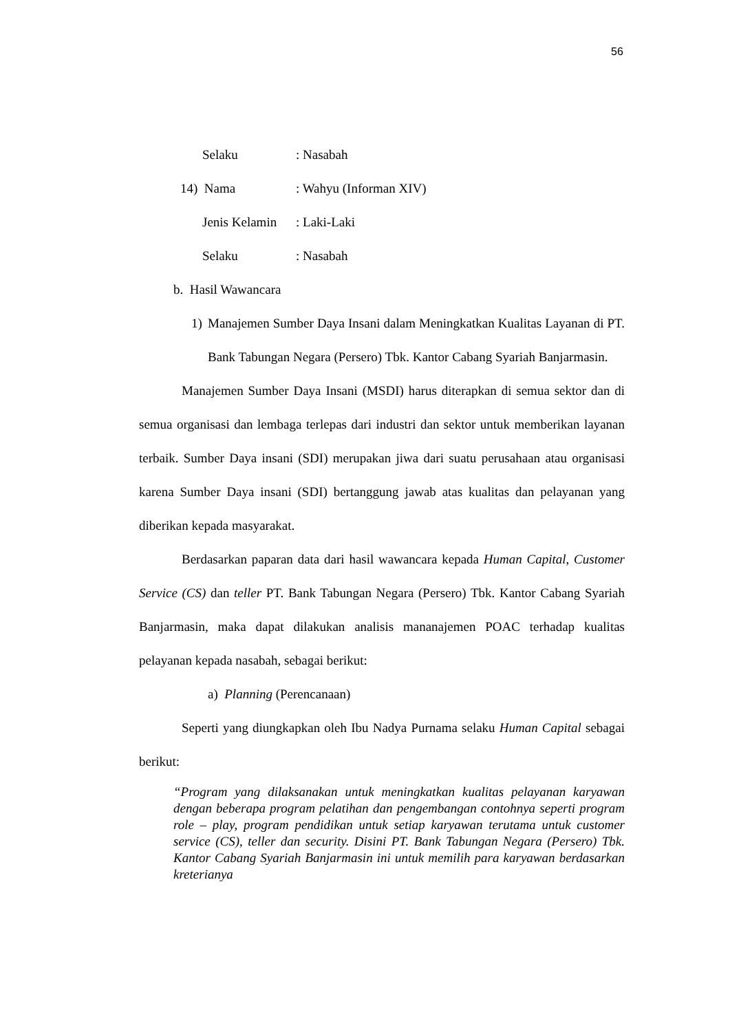56
Selaku: Nasabah
14) Nama: Wahyu (Informan XIV)
Jenis Kelamin: Laki-Laki
Selaku: Nasabah
b. Hasil Wawancara
1) Manajemen Sumber Daya Insani dalam Meningkatkan Kualitas Layanan di PT. Bank Tabungan Negara (Persero) Tbk. Kantor Cabang Syariah Banjarmasin.
Manajemen Sumber Daya Insani (MSDI) harus diterapkan di semua sektor dan di semua organisasi dan lembaga terlepas dari industri dan sektor untuk memberikan layanan terbaik. Sumber Daya insani (SDI) merupakan jiwa dari suatu perusahaan atau organisasi karena Sumber Daya insani (SDI) bertanggung jawab atas kualitas dan pelayanan yang diberikan kepada masyarakat.
Berdasarkan paparan data dari hasil wawancara kepada Human Capital, Customer Service (CS) dan teller PT. Bank Tabungan Negara (Persero) Tbk. Kantor Cabang Syariah Banjarmasin, maka dapat dilakukan analisis mananajemen POAC terhadap kualitas pelayanan kepada nasabah, sebagai berikut:
a) Planning (Perencanaan)
Seperti yang diungkapkan oleh Ibu Nadya Purnama selaku Human Capital sebagai berikut:
“Program yang dilaksanakan untuk meningkatkan kualitas pelayanan karyawan dengan beberapa program pelatihan dan pengembangan contohnya seperti program role – play, program pendidikan untuk setiap karyawan terutama untuk customer service (CS), teller dan security. Disini PT. Bank Tabungan Negara (Persero) Tbk. Kantor Cabang Syariah Banjarmasin ini untuk memilih para karyawan berdasarkan kreterianya